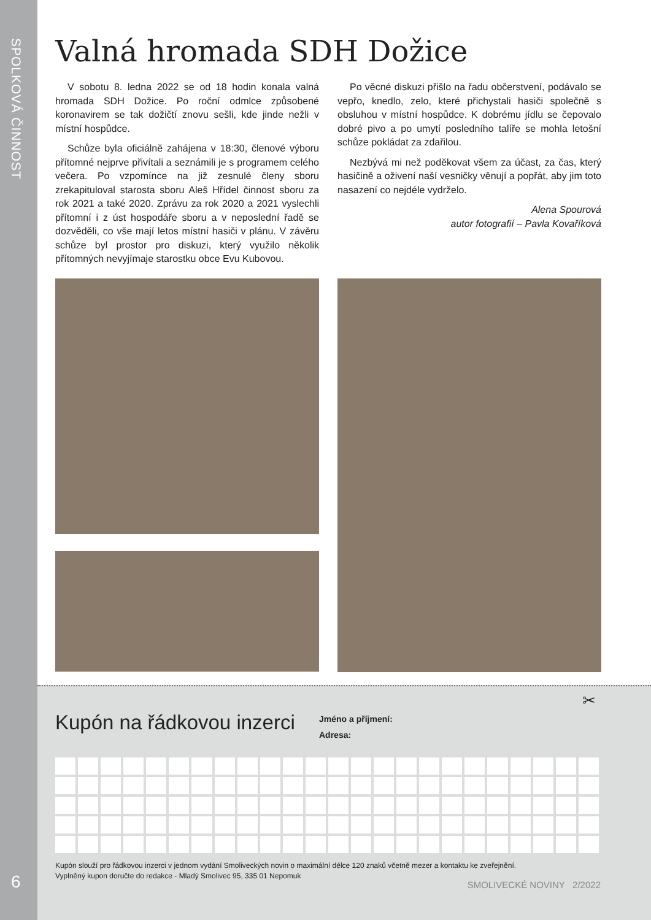SPOLKOVÁ ČINNOST
6
Valná hromada SDH Dožice
V sobotu 8. ledna 2022 se od 18 hodin konala valná hromada SDH Dožice. Po roční odmlce způsobené koronavirem se tak dožičtí znovu sešli, kde jinde nežli v místní hospůdce.
Schůze byla oficiálně zahájena v 18:30, členové výboru přítomné nejprve přivítali a seznámili je s programem celého večera. Po vzpomínce na již zesnulé členy sboru zrekapituloval starosta sboru Aleš Hřídel činnost sboru za rok 2021 a také 2020. Zprávu za rok 2020 a 2021 vyslechli přítomní i z úst hospodáře sboru a v neposlední řadě se dozvěděli, co vše mají letos místní hasiči v plánu. V závěru schůze byl prostor pro diskuzi, který využilo několik přítomných nevyjímaje starostku obce Evu Kubovou.
Po věcné diskuzi přišlo na řadu občerstvení, podávalo se vepřo, knedlo, zelo, které přichystali hasiči společně s obsluhou v místní hospůdce. K dobrému jídlu se čepovalo dobré pivo a po umytí posledního talíře se mohla letošní schůze pokládat za zdařilou.
Nezbývá mi než poděkovat všem za účast, za čas, který hasičině a oživení naší vesničky věnují a popřát, aby jim toto nasazení co nejdéle vydrželo.
Alena Spourová
autor fotografií – Pavla Kovaříková
✂
Kupón na řádkovou inzerci
Jméno a příjmení:
Adresa:
Kupón slouží pro řádkovou inzerci v jednom vydání Smoliveckých novin o maximální délce 120 znaků včetně mezer a kontaktu ke zveřejnění.
Vyplněný kupon doručte do redakce - Mladý Smolivec 95, 335 01 Nepomuk
SMOLIVECKÉ NOVINY 2/2022